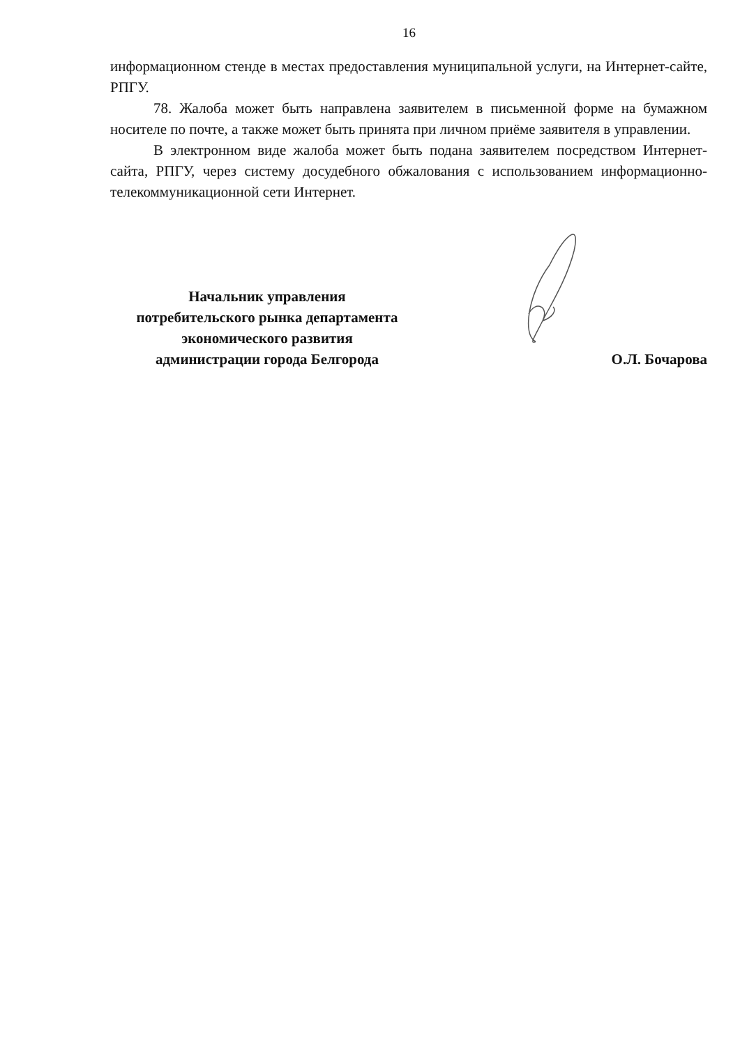16
информационном стенде в местах предоставления муниципальной услуги, на Интернет-сайте, РПГУ.
78. Жалоба может быть направлена заявителем в письменной форме на бумажном носителе по почте, а также может быть принята при личном приёме заявителя в управлении.
В электронном виде жалоба может быть подана заявителем посредством Интернет-сайта, РПГУ, через систему досудебного обжалования с использованием информационно-телекоммуникационной сети Интернет.
Начальник управления
потребительского рынка департамента
экономического развития
администрации города Белгорода
О.Л. Бочарова